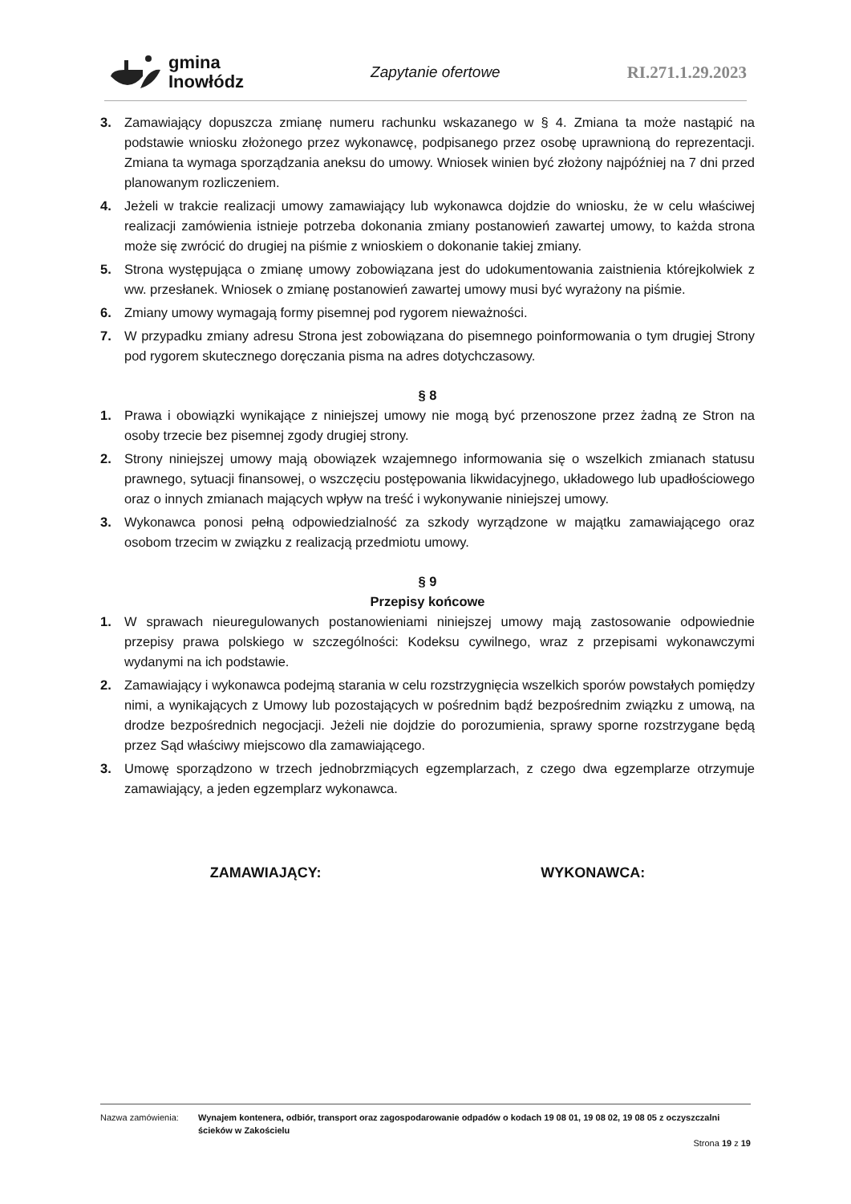gmina
Inowłódz
Zapytanie ofertowe RI.271.1.29.2023
3. Zamawiający dopuszcza zmianę numeru rachunku wskazanego w § 4. Zmiana ta może nastąpić na podstawie wniosku złożonego przez wykonawcę, podpisanego przez osobę uprawnioną do reprezentacji. Zmiana ta wymaga sporządzania aneksu do umowy. Wniosek winien być złożony najpóźniej na 7 dni przed planowanym rozliczeniem.
4. Jeżeli w trakcie realizacji umowy zamawiający lub wykonawca dojdzie do wniosku, że w celu właściwej realizacji zamówienia istnieje potrzeba dokonania zmiany postanowień zawartej umowy, to każda strona może się zwrócić do drugiej na piśmie z wnioskiem o dokonanie takiej zmiany.
5. Strona występująca o zmianę umowy zobowiązana jest do udokumentowania zaistnienia którejkolwiek z ww. przesłanek. Wniosek o zmianę postanowień zawartej umowy musi być wyrażony na piśmie.
6. Zmiany umowy wymagają formy pisemnej pod rygorem nieważności.
7. W przypadku zmiany adresu Strona jest zobowiązana do pisemnego poinformowania o tym drugiej Strony pod rygorem skutecznego doręczania pisma na adres dotychczasowy.
§ 8
1. Prawa i obowiązki wynikające z niniejszej umowy nie mogą być przenoszone przez żadną ze Stron na osoby trzecie bez pisemnej zgody drugiej strony.
2. Strony niniejszej umowy mają obowiązek wzajemnego informowania się o wszelkich zmianach statusu prawnego, sytuacji finansowej, o wszczęciu postępowania likwidacyjnego, układowego lub upadłościowego oraz o innych zmianach mających wpływ na treść i wykonywanie niniejszej umowy.
3. Wykonawca ponosi pełną odpowiedzialność za szkody wyrządzone w majątku zamawiającego oraz osobom trzecim w związku z realizacją przedmiotu umowy.
§ 9
Przepisy końcowe
1. W sprawach nieuregulowanych postanowieniami niniejszej umowy mają zastosowanie odpowiednie przepisy prawa polskiego w szczególności: Kodeksu cywilnego, wraz z przepisami wykonawczymi wydanymi na ich podstawie.
2. Zamawiający i wykonawca podejmą starania w celu rozstrzygnięcia wszelkich sporów powstałych pomiędzy nimi, a wynikających z Umowy lub pozostających w pośrednim bądź bezpośrednim związku z umową, na drodze bezpośrednich negocjacji. Jeżeli nie dojdzie do porozumienia, sprawy sporne rozstrzygane będą przez Sąd właściwy miejscowo dla zamawiającego.
3. Umowę sporządzono w trzech jednobrzmiących egzemplarzach, z czego dwa egzemplarze otrzymuje zamawiający, a jeden egzemplarz wykonawca.
ZAMAWIAJĄCY: WYKONAWCA:
Nazwa zamówienia: Wynajem kontenera, odbiór, transport oraz zagospodarowanie odpadów o kodach 19 08 01, 19 08 02, 19 08 05 z oczyszczalni ścieków w Zakościelu
Strona 19 z 19